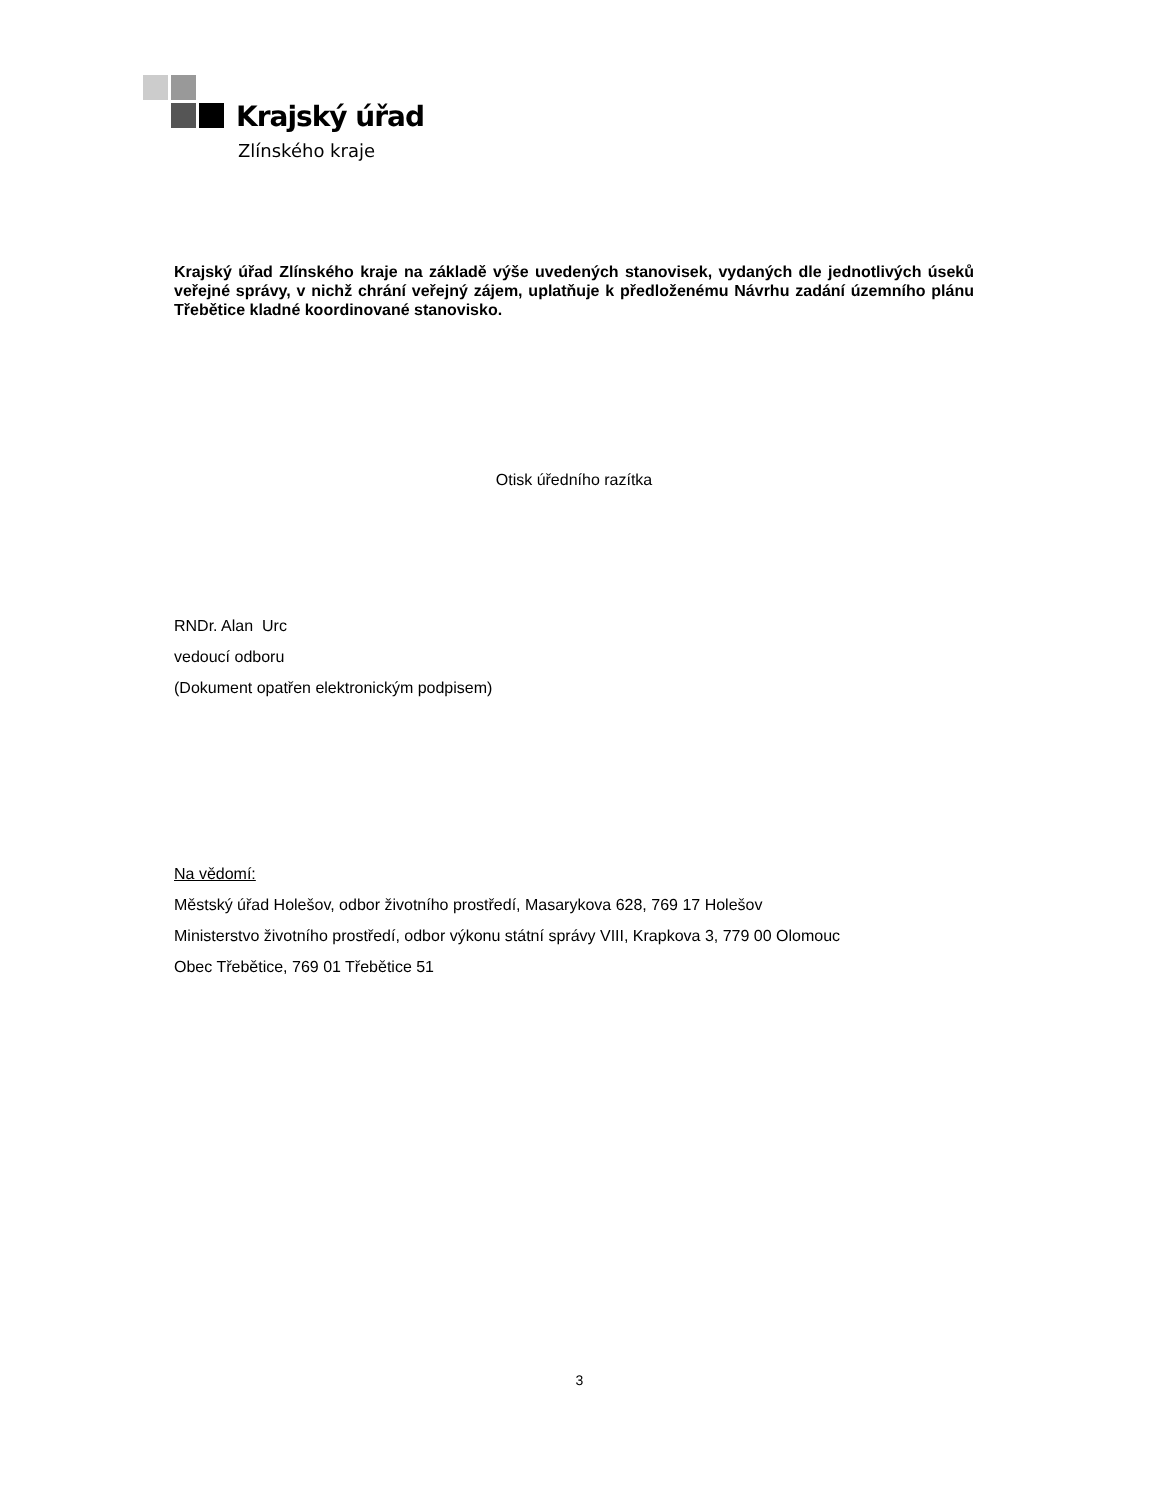Krajský úřad
Zlínského kraje
Krajský úřad Zlínského kraje na základě výše uvedených stanovisek, vydaných dle jednotlivých úseků veřejné správy, v nichž chrání veřejný zájem, uplatňuje k předloženému Návrhu zadání územního plánu Třebětice kladné koordinované stanovisko.
Otisk úředního razítka
RNDr. Alan Urc
vedoucí odboru
(Dokument opatřen elektronickým podpisem)
Na vědomí:
Městský úřad Holešov, odbor životního prostředí, Masarykova 628, 769 17 Holešov
Ministerstvo životního prostředí, odbor výkonu státní správy VIII, Krapkova 3, 779 00 Olomouc
Obec Třebětice, 769 01 Třebětice 51
3